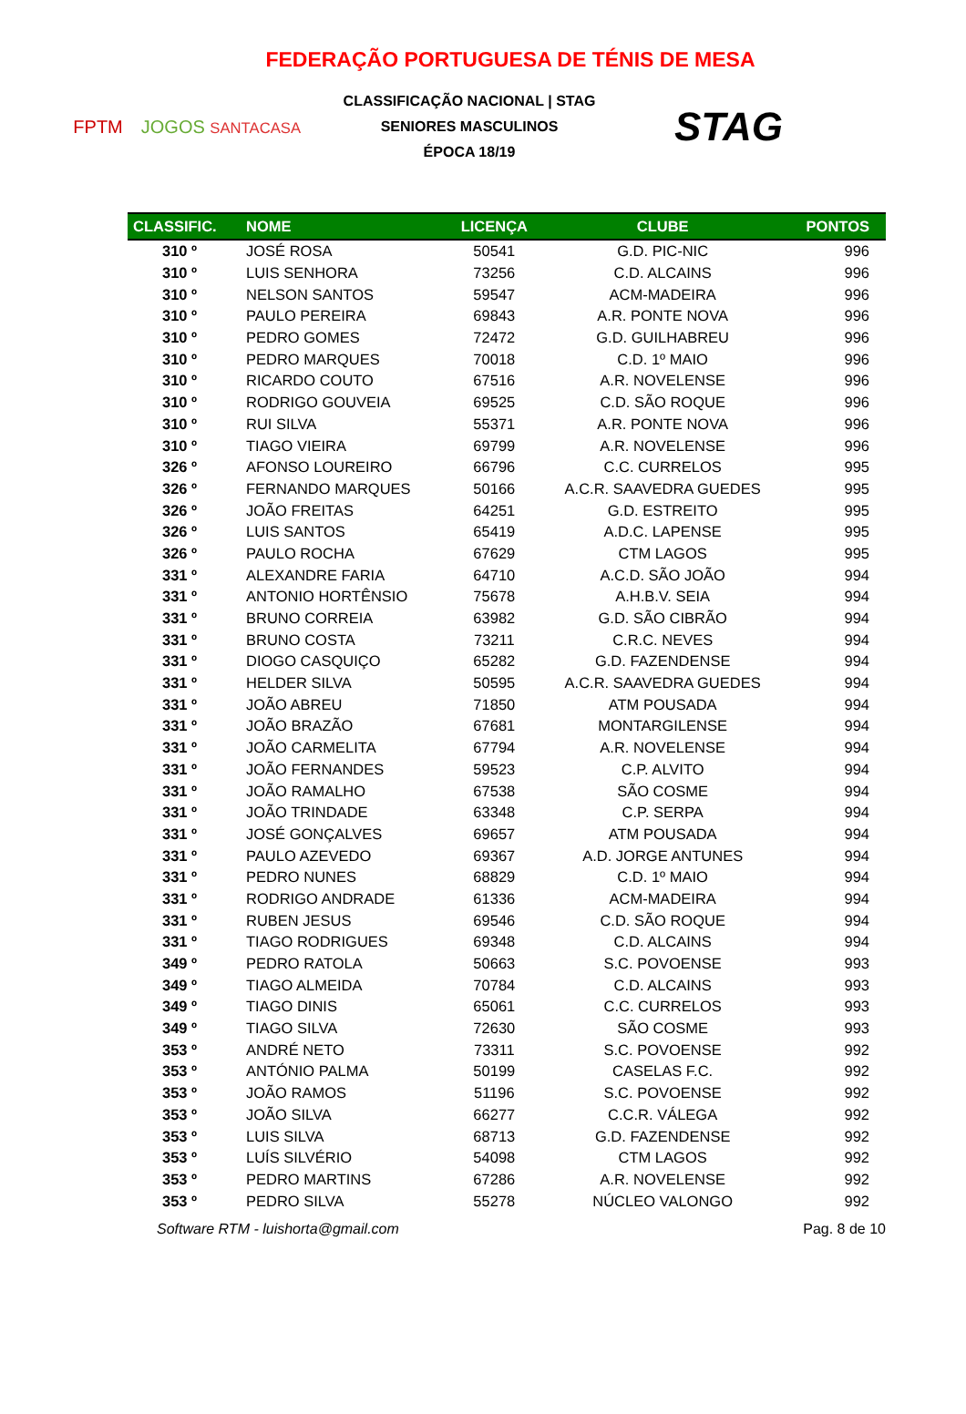FEDERAÇÃO PORTUGUESA DE TÉNIS DE MESA
FPTM JOGOS SANTACASA
CLASSIFICAÇÃO NACIONAL | STAG
SENIORES MASCULINOS
ÉPOCA 18/19
STAG
| CLASSIFIC. | NOME | LICENÇA | CLUBE | PONTOS |
| --- | --- | --- | --- | --- |
| 310 º | JOSÉ ROSA | 50541 | G.D. PIC-NIC | 996 |
| 310 º | LUIS SENHORA | 73256 | C.D. ALCAINS | 996 |
| 310 º | NELSON SANTOS | 59547 | ACM-MADEIRA | 996 |
| 310 º | PAULO PEREIRA | 69843 | A.R. PONTE NOVA | 996 |
| 310 º | PEDRO GOMES | 72472 | G.D. GUILHABREU | 996 |
| 310 º | PEDRO MARQUES | 70018 | C.D. 1º MAIO | 996 |
| 310 º | RICARDO COUTO | 67516 | A.R. NOVELENSE | 996 |
| 310 º | RODRIGO GOUVEIA | 69525 | C.D. SÃO ROQUE | 996 |
| 310 º | RUI SILVA | 55371 | A.R. PONTE NOVA | 996 |
| 310 º | TIAGO VIEIRA | 69799 | A.R. NOVELENSE | 996 |
| 326 º | AFONSO LOUREIRO | 66796 | C.C. CURRELOS | 995 |
| 326 º | FERNANDO MARQUES | 50166 | A.C.R. SAAVEDRA GUEDES | 995 |
| 326 º | JOÃO FREITAS | 64251 | G.D. ESTREITO | 995 |
| 326 º | LUIS SANTOS | 65419 | A.D.C. LAPENSE | 995 |
| 326 º | PAULO ROCHA | 67629 | CTM LAGOS | 995 |
| 331 º | ALEXANDRE FARIA | 64710 | A.C.D. SÃO JOÃO | 994 |
| 331 º | ANTONIO HORTÊNSIO | 75678 | A.H.B.V. SEIA | 994 |
| 331 º | BRUNO CORREIA | 63982 | G.D. SÃO CIBRÃO | 994 |
| 331 º | BRUNO COSTA | 73211 | C.R.C. NEVES | 994 |
| 331 º | DIOGO CASQUIÇO | 65282 | G.D. FAZENDENSE | 994 |
| 331 º | HELDER SILVA | 50595 | A.C.R. SAAVEDRA GUEDES | 994 |
| 331 º | JOÃO ABREU | 71850 | ATM POUSADA | 994 |
| 331 º | JOÃO BRAZÃO | 67681 | MONTARGILENSE | 994 |
| 331 º | JOÃO CARMELITA | 67794 | A.R. NOVELENSE | 994 |
| 331 º | JOÃO FERNANDES | 59523 | C.P. ALVITO | 994 |
| 331 º | JOÃO RAMALHO | 67538 | SÃO COSME | 994 |
| 331 º | JOÃO TRINDADE | 63348 | C.P. SERPA | 994 |
| 331 º | JOSÉ GONÇALVES | 69657 | ATM POUSADA | 994 |
| 331 º | PAULO AZEVEDO | 69367 | A.D. JORGE ANTUNES | 994 |
| 331 º | PEDRO NUNES | 68829 | C.D. 1º MAIO | 994 |
| 331 º | RODRIGO ANDRADE | 61336 | ACM-MADEIRA | 994 |
| 331 º | RUBEN JESUS | 69546 | C.D. SÃO ROQUE | 994 |
| 331 º | TIAGO RODRIGUES | 69348 | C.D. ALCAINS | 994 |
| 349 º | PEDRO RATOLA | 50663 | S.C. POVOENSE | 993 |
| 349 º | TIAGO ALMEIDA | 70784 | C.D. ALCAINS | 993 |
| 349 º | TIAGO DINIS | 65061 | C.C. CURRELOS | 993 |
| 349 º | TIAGO SILVA | 72630 | SÃO COSME | 993 |
| 353 º | ANDRÉ NETO | 73311 | S.C. POVOENSE | 992 |
| 353 º | ANTÓNIO PALMA | 50199 | CASELAS F.C. | 992 |
| 353 º | JOÃO RAMOS | 51196 | S.C. POVOENSE | 992 |
| 353 º | JOÃO SILVA | 66277 | C.C.R. VÁLEGA | 992 |
| 353 º | LUIS SILVA | 68713 | G.D. FAZENDENSE | 992 |
| 353 º | LUÍS SILVÉRIO | 54098 | CTM LAGOS | 992 |
| 353 º | PEDRO MARTINS | 67286 | A.R. NOVELENSE | 992 |
| 353 º | PEDRO SILVA | 55278 | NÚCLEO VALONGO | 992 |
Software RTM - luishorta@gmail.com Pag. 8 de 10